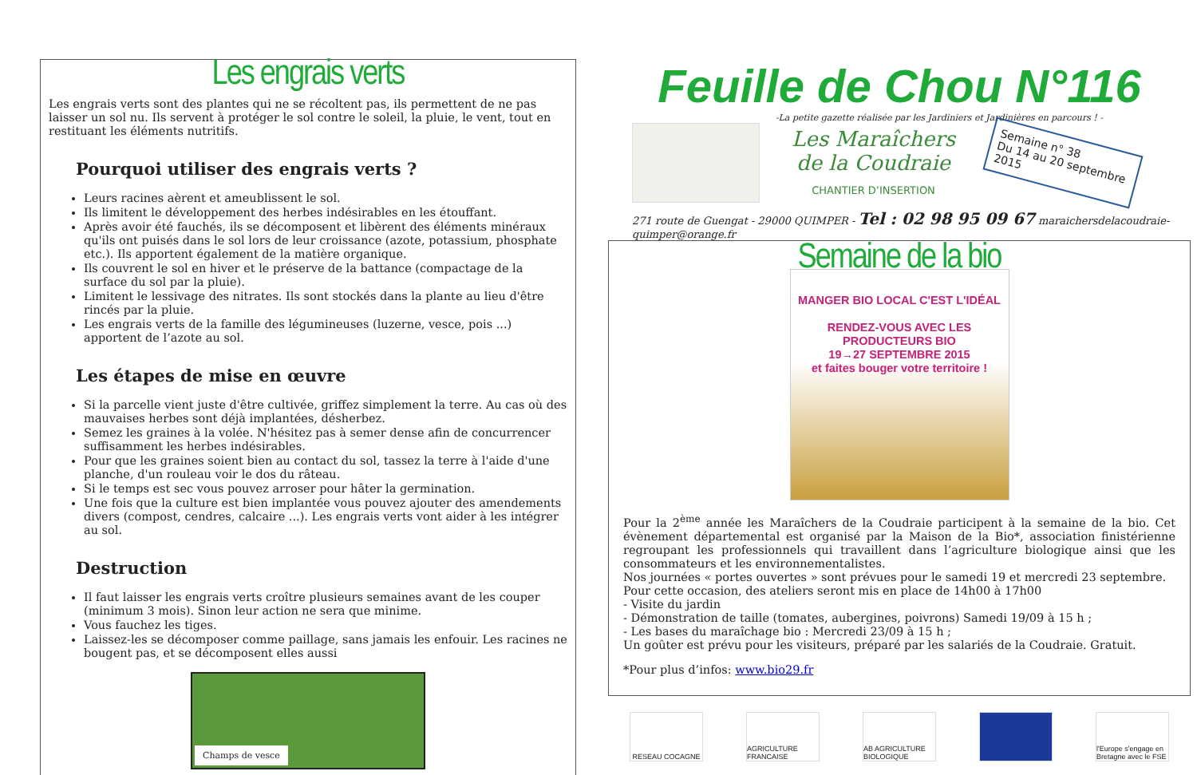Les engrais verts
Les engrais verts sont des plantes qui ne se récoltent pas, ils permettent de ne pas laisser un sol nu. Ils servent à protéger le sol contre le soleil, la pluie, le vent, tout en restituant les éléments nutritifs.
Pourquoi utiliser des engrais verts ?
Leurs racines aèrent et ameublissent le sol.
Ils limitent le développement des herbes indésirables en les étouffant.
Après avoir été fauchés, ils se décomposent et libèrent des éléments minéraux qu'ils ont puisés dans le sol lors de leur croissance (azote, potassium, phosphate etc.). Ils apportent également de la matière organique.
Ils couvrent le sol en hiver et le préserve de la battance (compactage de la surface du sol par la pluie).
Limitent le lessivage des nitrates. Ils sont stockés dans la plante au lieu d'être rincés par la pluie.
Les engrais verts de la famille des légumineuses (luzerne, vesce, pois ...) apportent de l’azote au sol.
Les étapes de mise en œuvre
Si la parcelle vient juste d'être cultivée, griffez simplement la terre. Au cas où des mauvaises herbes sont déjà implantées, désherbez.
Semez les graines à la volée. N'hésitez pas à semer dense afin de concurrencer suffisamment les herbes indésirables.
Pour que les graines soient bien au contact du sol, tassez la terre à l'aide d'une planche, d'un rouleau voir le dos du râteau.
Si le temps est sec vous pouvez arroser pour hâter la germination.
Une fois que la culture est bien implantée vous pouvez ajouter des amendements divers (compost, cendres, calcaire ...). Les engrais verts vont aider à les intégrer au sol.
Destruction
Il faut laisser les engrais verts croître plusieurs semaines avant de les couper (minimum 3 mois). Sinon leur action ne sera que minime.
Vous fauchez les tiges.
Laissez-les se décomposer comme paillage, sans jamais les enfouir. Les racines ne bougent pas, et se décomposent elles aussi
Champs de vesce
Feuille de Chou N°116
-La petite gazette réalisée par les Jardiniers et Jardinières en parcours ! -
Les Maraîchers
de la Coudraie
CHANTIER D’INSERTION
Semaine n° 38
Du 14 au 20 septembre 2015
271 route de Guengat - 29000 QUIMPER - Tel : 02 98 95 09 67 maraichersdelacoudraie-quimper@orange.fr
Semaine de la bio
MANGER BIO LOCAL C'EST L'IDÉAL
RENDEZ-VOUS AVEC LES PRODUCTEURS BIO
19→27 SEPTEMBRE 2015
et faites bouger votre territoire !
Pour la 2<sup>ème</sup> année les Maraîchers de la Coudraie participent à la semaine de la bio. Cet évènement départemental est organisé par la Maison de la Bio*, association finistérienne regroupant les professionnels qui travaillent dans l’agriculture biologique ainsi que les consommateurs et les environnementalistes.
Nos journées « portes ouvertes » sont prévues pour le samedi 19 et mercredi 23 septembre.
Pour cette occasion, des ateliers seront mis en place de 14h00 à 17h00
- Visite du jardin
- Démonstration de taille (tomates, aubergines, poivrons) Samedi 19/09 à 15 h ;
- Les bases du maraîchage bio : Mercredi 23/09 à 15 h ;
Un goûter est prévu pour les visiteurs, préparé par les salariés de la Coudraie. Gratuit.
*Pour plus d’infos: www.bio29.fr
RESEAU COCAGNE AGRICULTURE FRANCAISE
AB AGRICULTURE BIOLOGIQUE
l'Europe s'engage en Bretagne avec le FSE